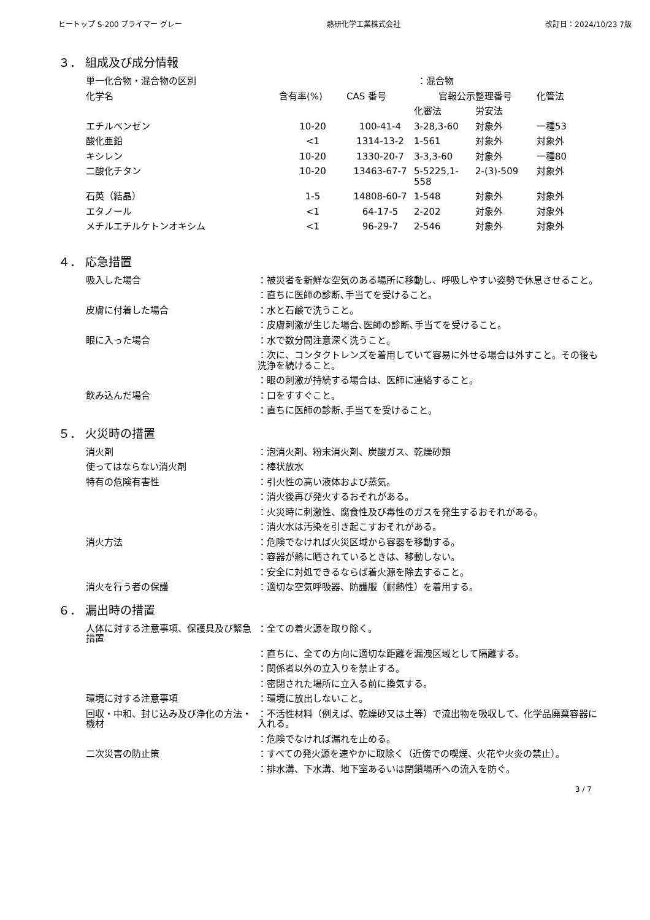ヒートップ S-200 プライマー グレー 熱研化学工業株式会社 改訂日：2024/10/23 7版
３． 組成及び成分情報
単一化合物・混合物の区別 ：混合物
| 化学名 | 含有率(%) | CAS 番号 | 官報公示整理番号 | | 化管法 |
| --- | --- | --- | --- | --- | --- |
| | | | 化審法 | 労安法 | |
| エチルベンゼン | 10-20 | 100-41-4 | 3-28,3-60 | 対象外 | 一種53 |
| 酸化亜鉛 | <1 | 1314-13-2 | 1-561 | 対象外 | 対象外 |
| キシレン | 10-20 | 1330-20-7 | 3-3,3-60 | 対象外 | 一種80 |
| 二酸化チタン | 10-20 | 13463-67-7 | 5-5225,1-558 | 2-(3)-509 | 対象外 |
| 石英（結晶） | 1-5 | 14808-60-7 | 1-548 | 対象外 | 対象外 |
| エタノール | <1 | 64-17-5 | 2-202 | 対象外 | 対象外 |
| メチルエチルケトンオキシム | <1 | 96-29-7 | 2-546 | 対象外 | 対象外 |
４． 応急措置
吸入した場合 ：被災者を新鮮な空気のある場所に移動し、呼吸しやすい姿勢で休息させること。
：直ちに医師の診断､手当てを受けること。
皮膚に付着した場合 ：水と石鹸で洗うこと。
：皮膚刺激が生じた場合､医師の診断､手当てを受けること。
眼に入った場合 ：水で数分間注意深く洗うこと。
：次に、コンタクトレンズを着用していて容易に外せる場合は外すこと。その後も洗浄を続けること。
：眼の刺激が持続する場合は、医師に連絡すること。
飲み込んだ場合 ：口をすすぐこと。
：直ちに医師の診断､手当てを受けること。
５． 火災時の措置
消火剤 ：泡消火剤、粉末消火剤、炭酸ガス、乾燥砂類
使ってはならない消火剤 ：棒状放水
特有の危険有害性 ：引火性の高い液体および蒸気。
：消火後再び発火するおそれがある。
：火災時に刺激性、腐食性及び毒性のガスを発生するおそれがある。
：消火水は汚染を引き起こすおそれがある。
消火方法 ：危険でなければ火災区域から容器を移動する。
：容器が熱に晒されているときは、移動しない。
：安全に対処できるならば着火源を除去すること。
消火を行う者の保護 ：適切な空気呼吸器、防護服（耐熱性）を着用する。
６． 漏出時の措置
人体に対する注意事項、保護具及び緊急措置
：全ての着火源を取り除く。
：直ちに、全ての方向に適切な距離を漏洩区域として隔離する。
：関係者以外の立入りを禁止する。
：密閉された場所に立入る前に換気する。
環境に対する注意事項 ：環境に放出しないこと。
回収・中和、封じ込み及び浄化の方法・機材
：不活性材料（例えば、乾燥砂又は土等）で流出物を吸収して、化学品廃棄容器に入れる。
：危険でなければ漏れを止める。
二次災害の防止策 ：すべての発火源を速やかに取除く（近傍での喫煙、火花や火炎の禁止）。
：排水溝、下水溝、地下室あるいは閉鎖場所への流入を防ぐ。
3 / 7